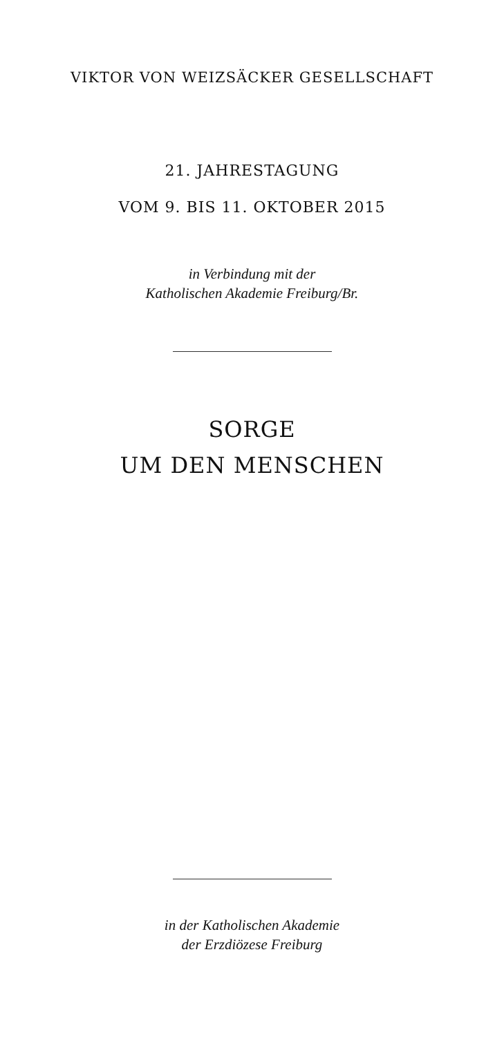VIKTOR VON WEIZSÄCKER GESELLSCHAFT
21. JAHRESTAGUNG
VOM 9. BIS 11. OKTOBER 2015
in Verbindung mit der
Katholischen Akademie Freiburg/Br.
SORGE
UM DEN MENSCHEN
in der Katholischen Akademie
der Erzdiözese Freiburg